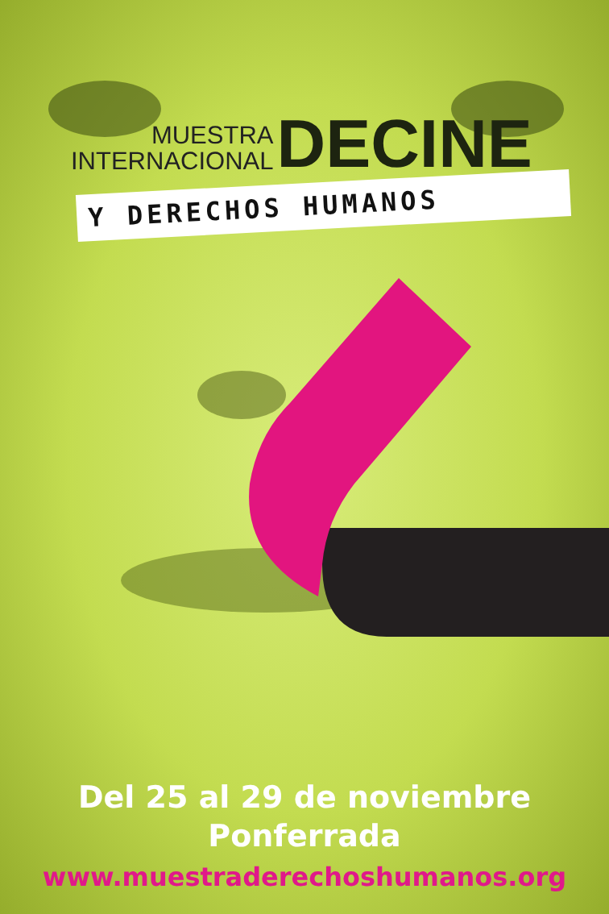MUESTRA
INTERNACIONAL
DECINE
Y DERECHOS HUMANOS
Del 25 al 29 de noviembre
Ponferrada
www.muestraderechoshumanos.org